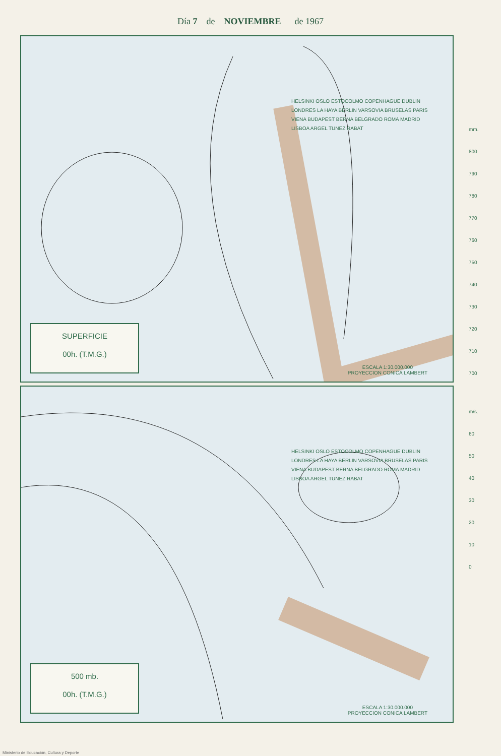Día 7 de NOVIEMBRE de 1967
HELSINKI OSLO ESTOCOLMO COPENHAGUE DUBLIN LONDRES LA HAYA BERLIN VARSOVIA BRUSELAS PARIS VIENA BUDAPEST BERNA BELGRADO ROMA MADRID LISBOA ARGEL TUNEZ RABAT
SUPERFICIE
00h. (T.M.G.)
ESCALA 1:30.000.000
PROYECCION CONICA LAMBERT
HELSINKI OSLO ESTOCOLMO COPENHAGUE DUBLIN LONDRES LA HAYA BERLIN VARSOVIA BRUSELAS PARIS VIENA BUDAPEST BERNA BELGRADO ROMA MADRID LISBOA ARGEL TUNEZ RABAT
500 mb.
00h. (T.M.G.)
ESCALA 1:30.000.000
PROYECCION CONICA LAMBERT
mm.
800
790
780
770
760
750
740
730
720
710
700
m/s.
60
50
40
30
20
10
0
Ministerio de Educación, Cultura y Deporte